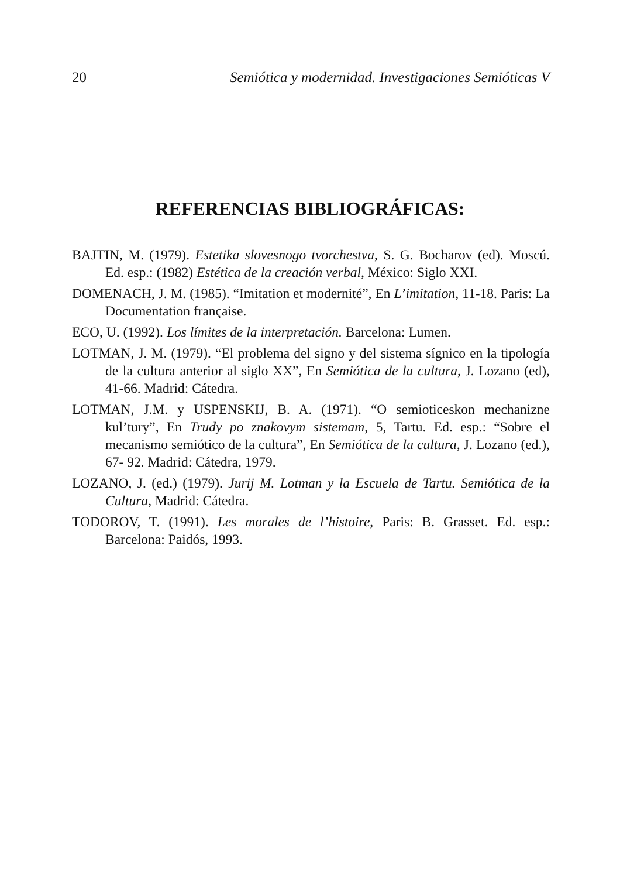20 Semiótica y modernidad. Investigaciones Semióticas V
REFERENCIAS BIBLIOGRÁFICAS:
BAJTIN, M. (1979). Estetika slovesnogo tvorchestva, S. G. Bocharov (ed). Moscú. Ed. esp.: (1982) Estética de la creación verbal, México: Siglo XXI.
DOMENACH, J. M. (1985). “Imitation et modernité”, En L’imitation, 11-18. Paris: La Documentation française.
ECO, U. (1992). Los límites de la interpretación. Barcelona: Lumen.
LOTMAN, J. M. (1979). “El problema del signo y del sistema sígnico en la tipología de la cultura anterior al siglo XX”, En Semiótica de la cultura, J. Lozano (ed), 41-66. Madrid: Cátedra.
LOTMAN, J.M. y USPENSKIJ, B. A. (1971). “O semioticeskon mechanizne kul’tury”, En Trudy po znakovym sistemam, 5, Tartu. Ed. esp.: “Sobre el mecanismo semiótico de la cultura”, En Semiótica de la cultura, J. Lozano (ed.), 67- 92. Madrid: Cátedra, 1979.
LOZANO, J. (ed.) (1979). Jurij M. Lotman y la Escuela de Tartu. Semiótica de la Cultura, Madrid: Cátedra.
TODOROV, T. (1991). Les morales de l’histoire, Paris: B. Grasset. Ed. esp.: Barcelona: Paidós, 1993.